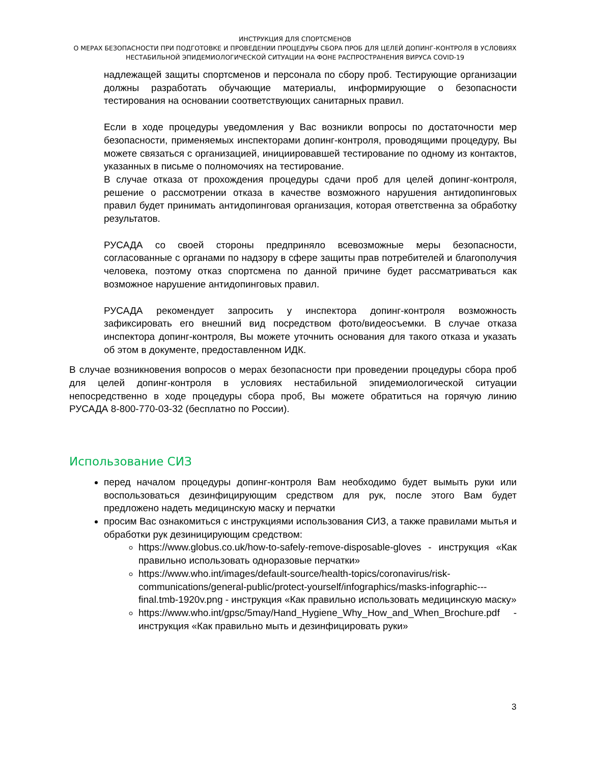ИНСТРУКЦИЯ ДЛЯ СПОРТСМЕНОВ
О МЕРАХ БЕЗОПАСНОСТИ ПРИ ПОДГОТОВКЕ И ПРОВЕДЕНИИ ПРОЦЕДУРЫ СБОРА ПРОБ ДЛЯ ЦЕЛЕЙ ДОПИНГ-КОНТРОЛЯ В УСЛОВИЯХ
НЕСТАБИЛЬНОЙ ЭПИДЕМИОЛОГИЧЕСКОЙ СИТУАЦИИ НА ФОНЕ РАСПРОСТРАНЕНИЯ ВИРУСА COVID-19
надлежащей защиты спортсменов и персонала по сбору проб. Тестирующие организации должны разработать обучающие материалы, информирующие о безопасности тестирования на основании соответствующих санитарных правил.
Если в ходе процедуры уведомления у Вас возникли вопросы по достаточности мер безопасности, применяемых инспекторами допинг-контроля, проводящими процедуру, Вы можете связаться с организацией, инициировавшей тестирование по одному из контактов, указанных в письме о полномочиях на тестирование.
В случае отказа от прохождения процедуры сдачи проб для целей допинг-контроля, решение о рассмотрении отказа в качестве возможного нарушения антидопинговых правил будет принимать антидопинговая организация, которая ответственна за обработку результатов.
РУСАДА со своей стороны предприняло всевозможные меры безопасности, согласованные с органами по надзору в сфере защиты прав потребителей и благополучия человека, поэтому отказ спортсмена по данной причине будет рассматриваться как возможное нарушение антидопинговых правил.
РУСАДА рекомендует запросить у инспектора допинг-контроля возможность зафиксировать его внешний вид посредством фото/видеосъемки. В случае отказа инспектора допинг-контроля, Вы можете уточнить основания для такого отказа и указать об этом в документе, предоставленном ИДК.
В случае возникновения вопросов о мерах безопасности при проведении процедуры сбора проб для целей допинг-контроля в условиях нестабильной эпидемиологической ситуации непосредственно в ходе процедуры сбора проб, Вы можете обратиться на горячую линию РУСАДА 8-800-770-03-32 (бесплатно по России).
Использование СИЗ
перед началом процедуры допинг-контроля Вам необходимо будет вымыть руки или воспользоваться дезинфицирующим средством для рук, после этого Вам будет предложено надеть медицинскую маску и перчатки
просим Вас ознакомиться с инструкциями использования СИЗ, а также правилами мытья и обработки рук дезиницирующим средством:
https://www.globus.co.uk/how-to-safely-remove-disposable-gloves - инструкция «Как правильно использовать одноразовые перчатки»
https://www.who.int/images/default-source/health-topics/coronavirus/risk-communications/general-public/protect-yourself/infographics/masks-infographic---final.tmb-1920v.png - инструкция «Как правильно использовать медицинскую маску»
https://www.who.int/gpsc/5may/Hand_Hygiene_Why_How_and_When_Brochure.pdf - инструкция «Как правильно мыть и дезинфицировать руки»
3